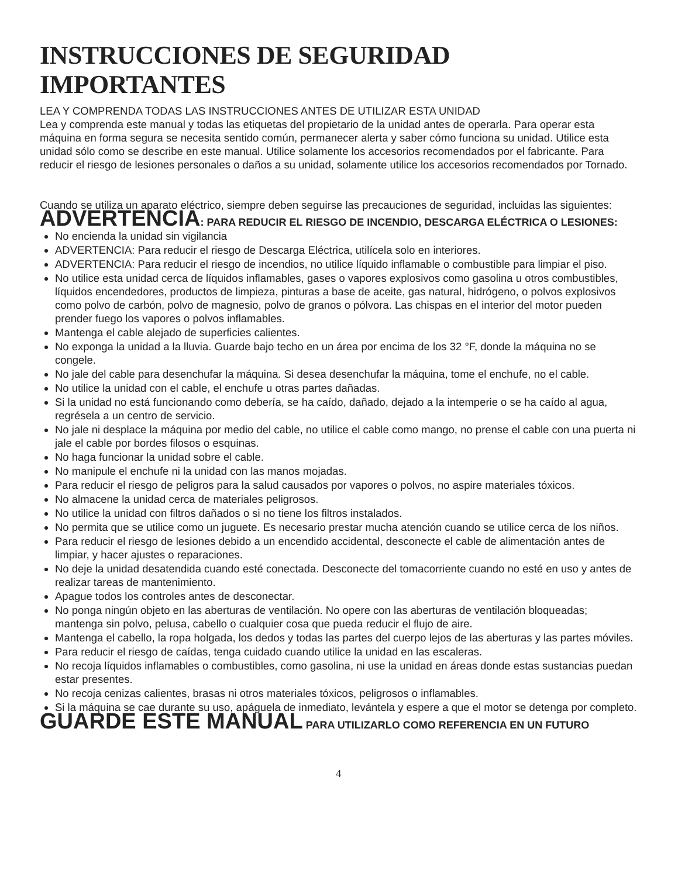INSTRUCCIONES DE SEGURIDAD IMPORTANTES
LEA Y COMPRENDA TODAS LAS INSTRUCCIONES ANTES DE UTILIZAR ESTA UNIDAD
Lea y comprenda este manual y todas las etiquetas del propietario de la unidad antes de operarla. Para operar esta máquina en forma segura se necesita sentido común, permanecer alerta y saber cómo funciona su unidad. Utilice esta unidad sólo como se describe en este manual. Utilice solamente los accesorios recomendados por el fabricante. Para reducir el riesgo de lesiones personales o daños a su unidad, solamente utilice los accesorios recomendados por Tornado.
Cuando se utiliza un aparato eléctrico, siempre deben seguirse las precauciones de seguridad, incluidas las siguientes:
ADVERTENCIA: PARA REDUCIR EL RIESGO DE INCENDIO, DESCARGA ELÉCTRICA O LESIONES:
No encienda la unidad sin vigilancia
ADVERTENCIA: Para reducir el riesgo de Descarga Eléctrica, utilícela solo en interiores.
ADVERTENCIA: Para reducir el riesgo de incendios, no utilice líquido inflamable o combustible para limpiar el piso.
No utilice esta unidad cerca de líquidos inflamables, gases o vapores explosivos como gasolina u otros combustibles, líquidos encendedores, productos de limpieza, pinturas a base de aceite, gas natural, hidrógeno, o polvos explosivos como polvo de carbón, polvo de magnesio, polvo de granos o pólvora. Las chispas en el interior del motor pueden prender fuego los vapores o polvos inflamables.
Mantenga el cable alejado de superficies calientes.
No exponga la unidad a la lluvia. Guarde bajo techo en un área por encima de los 32 °F, donde la máquina no se congele.
No jale del cable para desenchufar la máquina. Si desea desenchufar la máquina, tome el enchufe, no el cable.
No utilice la unidad con el cable, el enchufe u otras partes dañadas.
Si la unidad no está funcionando como debería, se ha caído, dañado, dejado a la intemperie o se ha caído al agua, regrésela a un centro de servicio.
No jale ni desplace la máquina por medio del cable, no utilice el cable como mango, no prense el cable con una puerta ni jale el cable por bordes filosos o esquinas.
No haga funcionar la unidad sobre el cable.
No manipule el enchufe ni la unidad con las manos mojadas.
Para reducir el riesgo de peligros para la salud causados por vapores o polvos, no aspire materiales tóxicos.
No almacene la unidad cerca de materiales peligrosos.
No utilice la unidad con filtros dañados o si no tiene los filtros instalados.
No permita que se utilice como un juguete. Es necesario prestar mucha atención cuando se utilice cerca de los niños.
Para reducir el riesgo de lesiones debido a un encendido accidental, desconecte el cable de alimentación antes de limpiar, y hacer ajustes o reparaciones.
No deje la unidad desatendida cuando esté conectada. Desconecte del tomacorriente cuando no esté en uso y antes de realizar tareas de mantenimiento.
Apague todos los controles antes de desconectar.
No ponga ningún objeto en las aberturas de ventilación. No opere con las aberturas de ventilación bloqueadas; mantenga sin polvo, pelusa, cabello o cualquier cosa que pueda reducir el flujo de aire.
Mantenga el cabello, la ropa holgada, los dedos y todas las partes del cuerpo lejos de las aberturas y las partes móviles.
Para reducir el riesgo de caídas, tenga cuidado cuando utilice la unidad en las escaleras.
No recoja líquidos inflamables o combustibles, como gasolina, ni use la unidad en áreas donde estas sustancias puedan estar presentes.
No recoja cenizas calientes, brasas ni otros materiales tóxicos, peligrosos o inflamables.
Si la máquina se cae durante su uso, apáguela de inmediato, levántela y espere a que el motor se detenga por completo.
GUARDE ESTE MANUAL PARA UTILIZARLO COMO REFERENCIA EN UN FUTURO
4